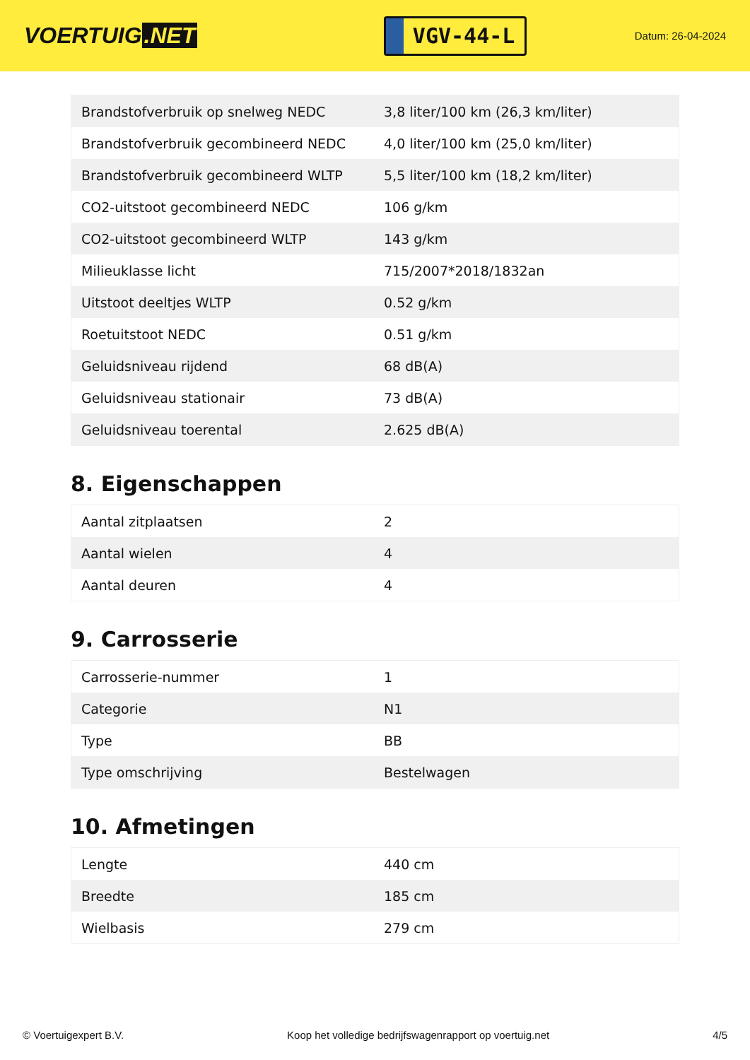VOERTUIG.NET
VGV-44-L
Datum: 26-04-2024
| Brandstofverbruik op snelweg NEDC | 3,8 liter/100 km (26,3 km/liter) |
| Brandstofverbruik gecombineerd NEDC | 4,0 liter/100 km (25,0 km/liter) |
| Brandstofverbruik gecombineerd WLTP | 5,5 liter/100 km (18,2 km/liter) |
| CO2-uitstoot gecombineerd NEDC | 106 g/km |
| CO2-uitstoot gecombineerd WLTP | 143 g/km |
| Milieuklasse licht | 715/2007*2018/1832an |
| Uitstoot deeltjes WLTP | 0.52 g/km |
| Roetuitstoot NEDC | 0.51 g/km |
| Geluidsniveau rijdend | 68 dB(A) |
| Geluidsniveau stationair | 73 dB(A) |
| Geluidsniveau toerental | 2.625 dB(A) |
8. Eigenschappen
| Aantal zitplaatsen | 2 |
| Aantal wielen | 4 |
| Aantal deuren | 4 |
9. Carrosserie
| Carrosserie-nummer | 1 |
| Categorie | N1 |
| Type | BB |
| Type omschrijving | Bestelwagen |
10. Afmetingen
| Lengte | 440 cm |
| Breedte | 185 cm |
| Wielbasis | 279 cm |
© Voertuigexpert B.V. Koop het volledige bedrijfswagenrapport op voertuig.net 4/5